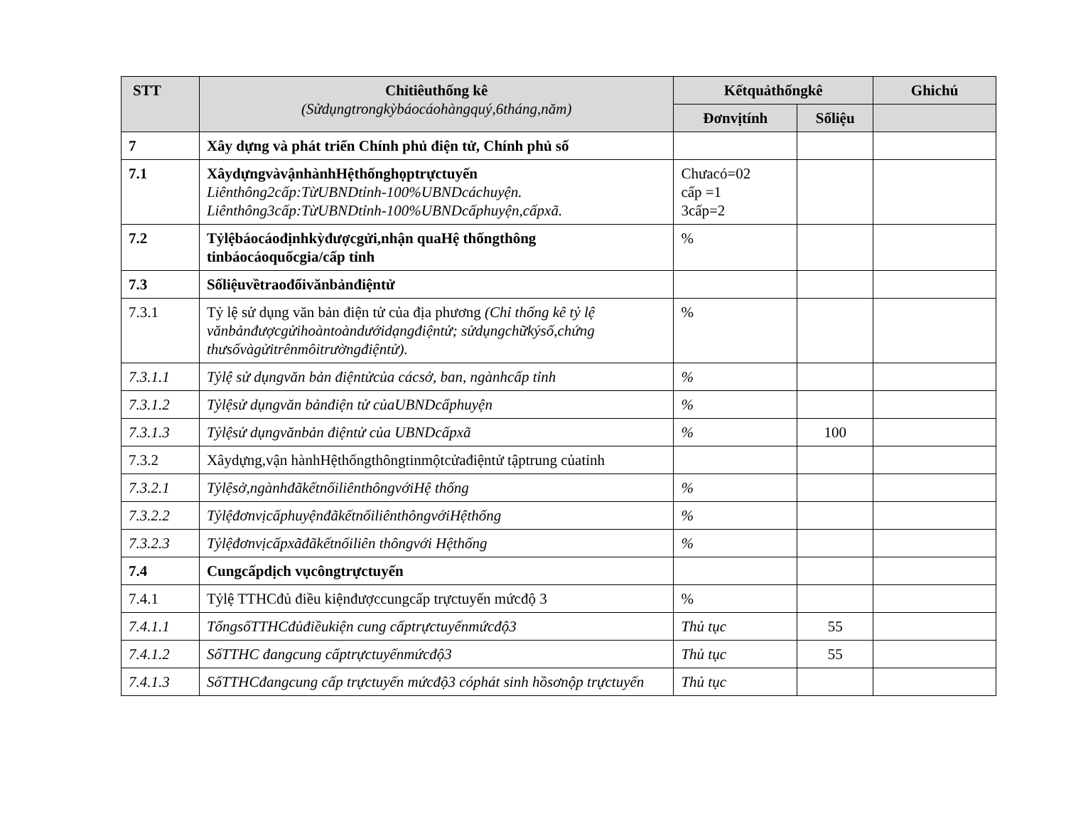| STT | Chỉtiêuthống kê (Sửdụngtrongkỳbáocáohàngquý,6tháng,năm) | Kếtquảthốngkê | | Ghichú |
| --- | --- | --- | --- | --- |
| | | Đơnvịtính | Sốliệu | |
| 7 | Xây dựng và phát triển Chính phủ điện tử, Chính phủ số | | | |
| 7.1 | XâydựngvàvậnhànhHệthốnghọptrựctuyến Liênthông2cấp:TừUBNDtỉnh-100%UBNDcáchuyện. Liênthông3cấp:TừUBNDtỉnh-100%UBNDcấphuyện,cấpxã. | Chưacó=02 cấp =1 3cấp=2 | | |
| 7.2 | Tỷlệbáocáođịnhkỳđượcgửi,nhận quaHệ thốngthông tinbáocáoquốcgia/cấp tỉnh | % | | |
| 7.3 | Sốliệuvềtraođổivănbảnđiệntử | | | |
| 7.3.1 | Tỷ lệ sử dụng văn bản điện tử của địa phương (Chỉ thống kê tỷ lệ vănbảnđượcgửihoàntoàndướidạngđiệntử; sửdụngchữkýsố,chứng thưsốvàgửitrênmôitrườngđiệntử). | % | | |
| 7.3.1.1 | Tỷlệ sử dụngvăn bản điệntửcủa cácsở, ban, ngànhcấp tỉnh | % | | |
| 7.3.1.2 | Tỷlệsử dụngvăn bảnđiện tử củaUBNDcấphuyện | % | | |
| 7.3.1.3 | Tỷlệsử dụngvănbản điệntử của UBNDcấpxã | % | 100 | |
| 7.3.2 | Xâydựng,vận hànhHệthốngthôngtinmộtcửađiệntử tậptrung củatỉnh | | | |
| 7.3.2.1 | Tỷlệsở,ngànhđãkếtnốiliênthôngvớiHệ thống | % | | |
| 7.3.2.2 | TỷlệđơnvịcấphuyệnđãkếtnốiliênthôngvớiHệthống | % | | |
| 7.3.2.3 | Tỷlệđơnvịcấpxãđãkếtnốiliên thôngvới Hệthống | % | | |
| 7.4 | Cungcấpdịch vụcôngtrựctuyến | | | |
| 7.4.1 | Tỷlệ TTHCđủ điều kiệnđượccungcấp trựctuyến mứcđộ 3 | % | | |
| 7.4.1.1 | TổngsốTTHCđủđiềukiện cung cấptrựctuyếnmứcđộ3 | Thủ tục | 55 | |
| 7.4.1.2 | SốTTHC đangcung cấptrựctuyếnmứcđộ3 | Thủ tục | 55 | |
| 7.4.1.3 | SốTTHCđangcung cấp trựctuyến mứcđộ3 cóphát sinh hồsơnộp trựctuyến | Thủ tục | | |